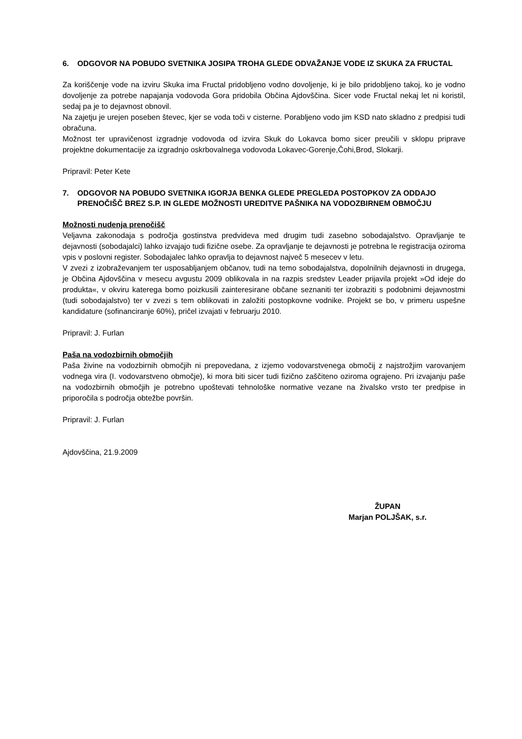6. ODGOVOR NA POBUDO SVETNIKA JOSIPA TROHA GLEDE ODVAŽANJE VODE IZ SKUKA ZA FRUCTAL
Za koriščenje vode na izviru Skuka ima Fructal pridobljeno vodno dovoljenje, ki je bilo pridobljeno takoj, ko je vodno dovoljenje za potrebe napajanja vodovoda Gora pridobila Občina Ajdovščina. Sicer vode Fructal nekaj let ni koristil, sedaj pa je to dejavnost obnovil.
Na zajetju je urejen poseben števec, kjer se voda toči v cisterne. Porabljeno vodo jim KSD nato skladno z predpisi tudi obračuna.
Možnost ter upravičenost izgradnje vodovoda od izvira Skuk do Lokavca bomo sicer preučili v sklopu priprave projektne dokumentacije za izgradnjo oskrbovalnega vodovoda Lokavec-Gorenje,Čohi,Brod, Slokarji.
Pripravil: Peter Kete
7. ODGOVOR NA POBUDO SVETNIKA IGORJA BENKA GLEDE PREGLEDA POSTOPKOV ZA ODDAJO PRENOČIŠČ BREZ S.P. IN GLEDE MOŽNOSTI UREDITVE PAŠNIKA NA VODOZBIRNEM OBMOČJU
Možnosti nudenja prenočišč
Veljavna zakonodaja s področja gostinstva predvideva med drugim tudi zasebno sobodajalstvo. Opravljanje te dejavnosti (sobodajalci) lahko izvajajo tudi fizične osebe. Za opravljanje te dejavnosti je potrebna le registracija oziroma vpis v poslovni register. Sobodajalec lahko opravlja to dejavnost največ 5 mesecev v letu.
V zvezi z izobraževanjem ter usposabljanjem občanov, tudi na temo sobodajalstva, dopolnilnih dejavnosti in drugega, je Občina Ajdovščina v mesecu avgustu 2009 oblikovala in na razpis sredstev Leader prijavila projekt »Od ideje do produkta«, v okviru katerega bomo poizkusili zainteresirane občane seznaniti ter izobraziti s podobnimi dejavnostmi (tudi sobodajalstvo) ter v zvezi s tem oblikovati in založiti postopkovne vodnike. Projekt se bo, v primeru uspešne kandidature (sofinanciranje 60%), pričel izvajati v februarju 2010.
Pripravil: J. Furlan
Paša na vodozbirnih območjih
Paša živine na vodozbirnih območjih ni prepovedana, z izjemo vodovarstvenega območij z najstrožjim varovanjem vodnega vira (I. vodovarstveno območje), ki mora biti sicer tudi fizično zaščiteno oziroma ograjeno. Pri izvajanju paše na vodozbirnih območjih je potrebno upoštevati tehnološke normative vezane na živalsko vrsto ter predpise in priporočila s področja obtežbe površin.
Pripravil: J. Furlan
Ajdovščina, 21.9.2009
ŽUPAN
Marjan POLJŠAK, s.r.